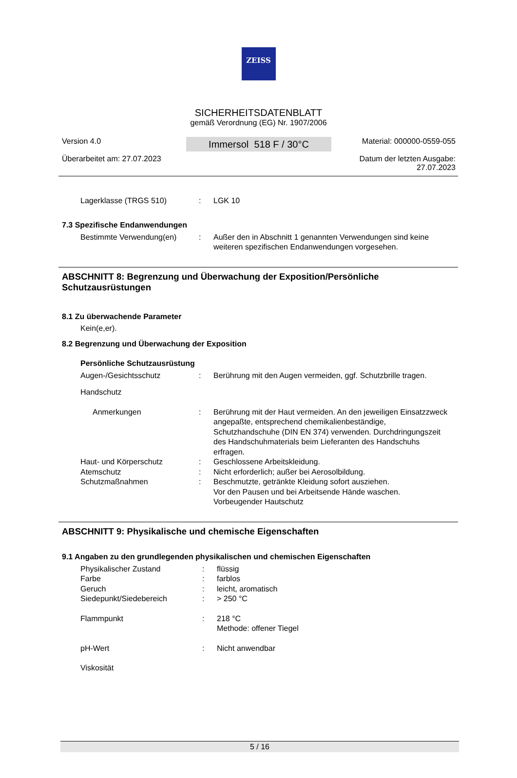ZEISS
SICHERHEITSDATENBLATT
gemäß Verordnung (EG) Nr. 1907/2006
Version 4.0
Überarbeitet am: 27.07.2023
Immersol 518 F / 30°C
Material: 000000-0559-055
Datum der letzten Ausgabe:
27.07.2023
Lagerklasse (TRGS 510) : LGK 10
7.3 Spezifische Endanwendungen
Bestimmte Verwendung(en) : Außer den in Abschnitt 1 genannten Verwendungen sind keine weiteren spezifischen Endanwendungen vorgesehen.
ABSCHNITT 8: Begrenzung und Überwachung der Exposition/Persönliche Schutzausrüstungen
8.1 Zu überwachende Parameter
Kein(e,er).
8.2 Begrenzung und Überwachung der Exposition
Persönliche Schutzausrüstung
Augen-/Gesichtsschutz : Berührung mit den Augen vermeiden, ggf. Schutzbrille tragen.
Handschutz
Anmerkungen : Berührung mit der Haut vermeiden. An den jeweiligen Einsatzzweck angepaßte, entsprechend chemikalienbeständige, Schutzhandschuhe (DIN EN 374) verwenden. Durchdringungszeit des Handschuhmaterials beim Lieferanten des Handschuhs erfragen.
Haut- und Körperschutz : Geschlossene Arbeitskleidung.
Atemschutz : Nicht erforderlich; außer bei Aerosolbildung.
Schutzmaßnahmen : Beschmutzte, getränkte Kleidung sofort ausziehen.
Vor den Pausen und bei Arbeitsende Hände waschen.
Vorbeugender Hautschutz
ABSCHNITT 9: Physikalische und chemische Eigenschaften
9.1 Angaben zu den grundlegenden physikalischen und chemischen Eigenschaften
Physikalischer Zustand : flüssig
Farbe : farblos
Geruch : leicht, aromatisch
Siedepunkt/Siedebereich : > 250 °C
Flammpunkt : 218 °C
Methode: offener Tiegel
pH-Wert : Nicht anwendbar
Viskosität
5 / 16